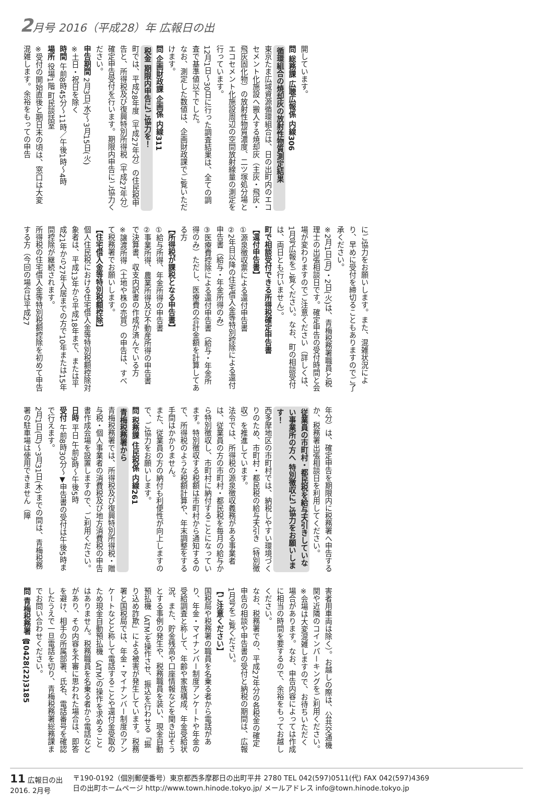2月号 2016（平成28）年 広報日の出
開しています。
問 総務課 広聴広報係 内線306
循環組合の焼却灰の放射性物質測定結果
東京たま広域資源循環組合は、日の出町内のエコセメント化施設へ搬入する焼却灰（主灰・飛灰・飛灰固化物）の放射性物質濃度、二ツ塚処分場とエコセメント化施設周辺の空間放射線量の測定を行っています。
12月1日～30日に行った調査結果は、全ての調査で基準値以下でした。
なお、測定した数値は、企画財政課でご覧いただけます。
問 企画財政課 企画係 内線311
税金 期限内申告にご協力を！
町では、平成28年度（平成27年分）の住民税申告と、所得税及び復興特別所得税（平成27年分）確定申告受付を行います。期限内申告にご協力ください。
申告期間 2月3日(水)～3月15日(火)
※土日・祝日を除く
時間 午前8時45分～11時／午後1時～4時
場所 役場1階 町民談話室
※受付の開始直後と期日末の頃は、窓口は大変混雑します。余裕をもっての申告
にご協力をお願いします。また、混雑状況により、早めに受付を締切ることもありますのでご了承ください。
※2月1日(月)・2日(火)は、青梅税務署職員と税理士の出張相談日です。確定申告の受付時間と会場が変わりますのでご注意ください（詳しくは、1月号広報をご覧ください。なお、町の相談受付は、両日とも行いません）。
町で相談受付できる所得税確定申告書
【還付申告書】
①源泉徴収票による還付申告書
②2年目以降の住宅借入金等特別控除による還付申告書（給与・年金所得のみ）
③医療費控除による還付申告書（給与・年金所得のみ）ただし、医療費の合計金額を計算してある方
【所得税が課税となる申告書】
①給与所得、年金所得の申告書
②事業所得、農業所得及び不動産所得の申告書で決算書、収支内訳書の作成が済んでいる方
※譲渡所得（土地や株の売買）の申告は、すべて税務署でお願いします。
【住宅借入金等特別税額控除】
個人住民税における住宅借入金等特別税額控除対象者は、平成13年から平成18年まで、または平成21年から27年入居までの方で10年または15年間控除が継続されます。
所得税の住宅借入金等特別税額控除を初めて申告する方（今回の場合は平成27
年分）は、確定申告を期限内に税務署へ申告するか、税務署出張相談日を利用してください。
従業員の市町村・都民税を給与天引きしていない事業所の方へ 特別徴収にご協力をお願いします！
西多摩地区の市町村では、納税しやすい環境づくりのため、市町村・都民税の給与天引き（特別徴収）を推進しています。
法令では、所得税の源泉徴収義務がある事業者は、従業員の方の市町村・都民税を毎月の給与から特別徴収し、市町村に納付することになっています。特別徴収する税額は市町村から通知するので、所得税のような税額計算や、年末調整をする手間はかかりません。
また、従業員の方の納付も利便性が向上しますので、ご協力をお願いします。
問 税務課 住民税係 内線261
青梅税務署から
青梅税務署では、所得税及び復興特別所得税・贈与税・個人事業者の消費税及び地方消費税の申告書作成会場を設置しますので、ご利用ください。
日時 平日 午前9時～午後5時
受付 午前8時30分～▼申告書の受付は午後5時まで行えます。
2月1日(月)～3月31日(木)までの間は、青梅税務署の駐車場は使用できません（障
害者用車両は除く）。お越しの際は、公共交通機関や近隣のコインパーキングをご利用ください。
※会場は大変混雑しますので、お待ちいただく場合があります。なお、申告内容によっては作成に相当の時間を要するので、余裕をもってお越しください。
なお、税務署での、平成27年分の各税金の確定申告の相談や申告書の受付と納税の期間は、広報1月号をご覧ください。
【ご注意ください】
国税局や税務署の職員を名乗る者から電話があり、年金・マイナンバー制度アンケートや年金の受給調査と称して、年齢や家族構成、年金受給状況、また、貯金残高や口座情報などを聞き出そうとする事例の発生や、税務職員を装い、現金自動預払機（ATM）を操作させ、振込を行わせる「振り込め詐欺」による被害が発生しています。税務署と国税局では、年金・マイナンバー制度のアンケートなどと称して電話することや還付金受取のため現金自動預払機（ATM）の操作を求めることはありません。税務職員を名乗る者から電話などがあり、その内容を不審に思われた場合は、即答を避け、相手の所属部署、氏名、電話番号を確認したうえで一旦電話を切り、青梅税務署総務課までお問い合わせください。
問 青梅税務署 ☎0428(22)3185
11 広報日の出
2016. 2月号
〒190-0192（個別郵便番号）東京都西多摩郡日の出町平井 2780 TEL 042(597)0511(代) FAX 042(597)4369
日の出町ホームページ http://www.town.hinode.tokyo.jp/ メールアドレス info@town.hinode.tokyo.jp